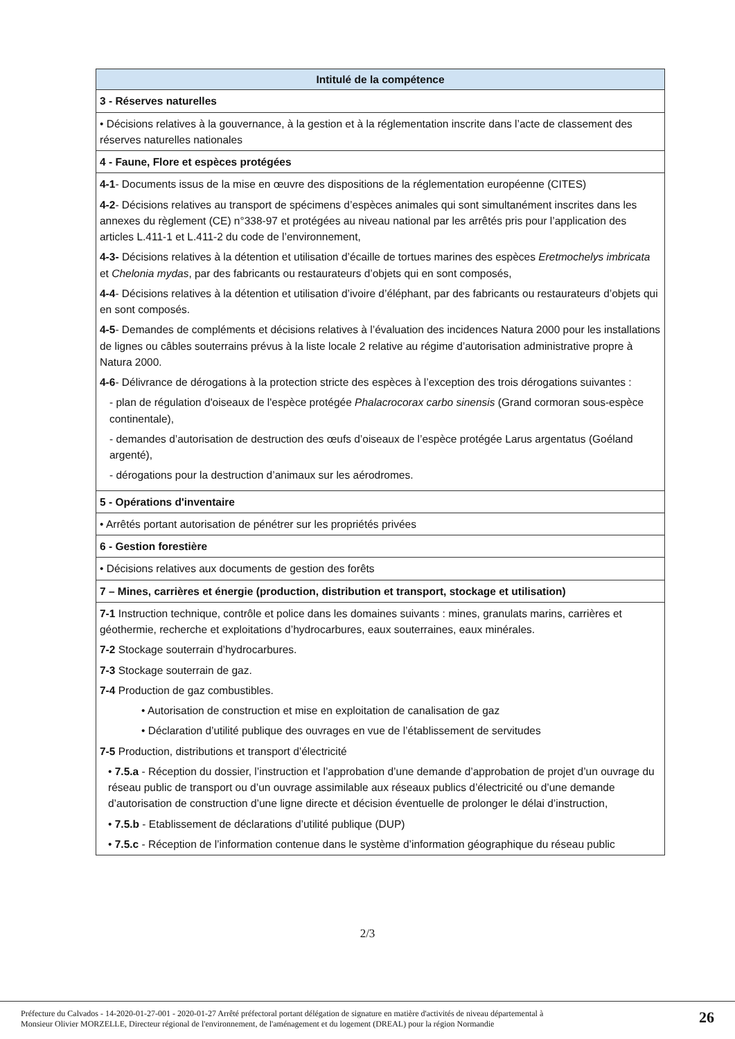| Intitulé de la compétence |
| --- |
| 3 - Réserves naturelles |
| • Décisions relatives à la gouvernance, à la gestion et à la réglementation inscrite dans l’acte de classement des réserves naturelles nationales |
| 4 - Faune, Flore et espèces protégées |
| 4-1 - Documents issus de la mise en œuvre des dispositions de la réglementation européenne (CITES) 4-2 - Décisions relatives au transport de spécimens d’espèces animales qui sont simultanément inscrites dans les annexes du règlement (CE) n°338-97 et protégées au niveau national par les arrêtés pris pour l’application des articles L.411-1 et L.411-2 du code de l’environnement, 4-3- Décisions relatives à la détention et utilisation d’écaille de tortues marines des espèces Eretmochelys imbricata et Chelonia mydas , par des fabricants ou restaurateurs d’objets qui en sont composés, 4-4 - Décisions relatives à la détention et utilisation d’ivoire d’éléphant, par des fabricants ou restaurateurs d’objets qui en sont composés. 4-5 - Demandes de compléments et décisions relatives à l’évaluation des incidences Natura 2000 pour les installations de lignes ou câbles souterrains prévus à la liste locale 2 relative au régime d’autorisation administrative propre à Natura 2000. 4-6 - Délivrance de dérogations à la protection stricte des espèces à l’exception des trois dérogations suivantes : - plan de régulation d'oiseaux de l'espèce protégée Phalacrocorax carbo sinensis (Grand cormoran sous-espèce continentale), - demandes d’autorisation de destruction des œufs d’oiseaux de l’espèce protégée Larus argentatus (Goéland argenté), - dérogations pour la destruction d’animaux sur les aérodromes. |
| 5 - Opérations d'inventaire |
| • Arrêtés portant autorisation de pénétrer sur les propriétés privées |
| 6 - Gestion forestière |
| • Décisions relatives aux documents de gestion des forêts |
| 7 – Mines, carrières et énergie (production, distribution et transport, stockage et utilisation) |
| 7-1 Instruction technique, contrôle et police dans les domaines suivants : mines, granulats marins, carrières et géothermie, recherche et exploitations d’hydrocarbures, eaux souterraines, eaux minérales. 7-2 Stockage souterrain d’hydrocarbures. 7-3 Stockage souterrain de gaz. 7-4 Production de gaz combustibles. • Autorisation de construction et mise en exploitation de canalisation de gaz • Déclaration d’utilité publique des ouvrages en vue de l’établissement de servitudes 7-5 Production, distributions et transport d’électricité • 7.5.a - Réception du dossier, l’instruction et l’approbation d’une demande d’approbation de projet d’un ouvrage du réseau public de transport ou d’un ouvrage assimilable aux réseaux publics d’électricité ou d’une demande d’autorisation de construction d’une ligne directe et décision éventuelle de prolonger le délai d’instruction, • 7.5.b - Etablissement de déclarations d’utilité publique (DUP) • 7.5.c - Réception de l’information contenue dans le système d’information géographique du réseau public |
2/3
Préfecture du Calvados - 14-2020-01-27-001 - 2020-01-27 Arrêté préfectoral portant délégation de signature en matière d'activités de niveau départemental à
Monsieur Olivier MORZELLE, Directeur régional de l'environnement, de l'aménagement et du logement (DREAL) pour la région Normandie
26